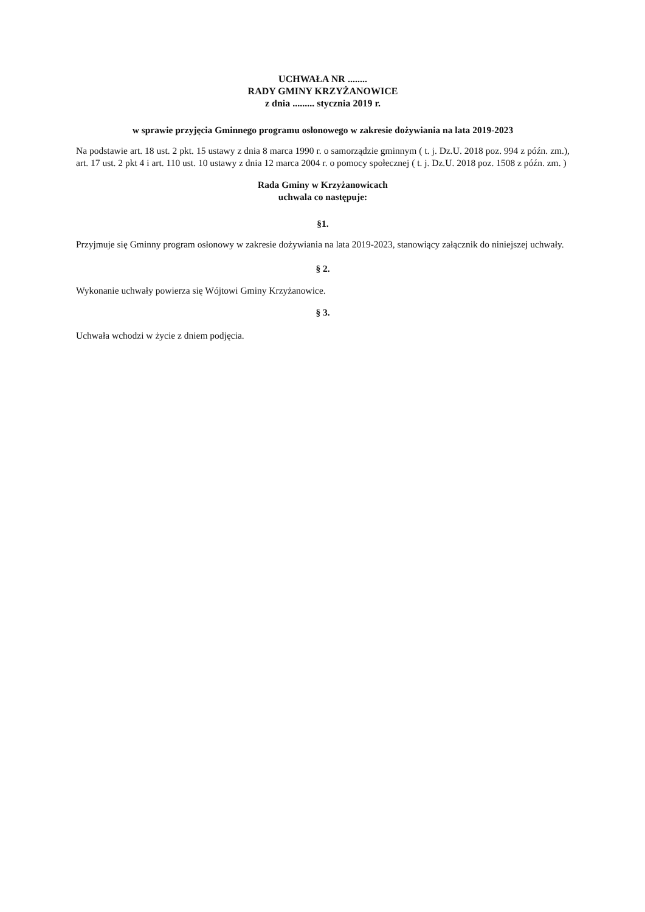UCHWAŁA NR ........
RADY GMINY KRZYŻANOWICE
z dnia ......... stycznia 2019 r.
w sprawie przyjęcia Gminnego programu osłonowego w zakresie dożywiania na lata 2019-2023
Na podstawie art. 18 ust. 2 pkt. 15 ustawy z dnia 8 marca 1990 r. o samorządzie gminnym ( t. j. Dz.U. 2018 poz. 994 z późn. zm.), art. 17 ust. 2 pkt 4 i art. 110 ust. 10 ustawy z dnia 12 marca 2004 r. o pomocy społecznej ( t. j. Dz.U. 2018 poz. 1508 z późn. zm. )
Rada Gminy w Krzyżanowicach
uchwala co następuje:
§1.
Przyjmuje się Gminny program osłonowy w zakresie dożywiania na lata 2019-2023, stanowiący załącznik do niniejszej uchwały.
§ 2.
Wykonanie uchwały powierza się Wójtowi Gminy Krzyżanowice.
§ 3.
Uchwała wchodzi w życie z dniem podjęcia.